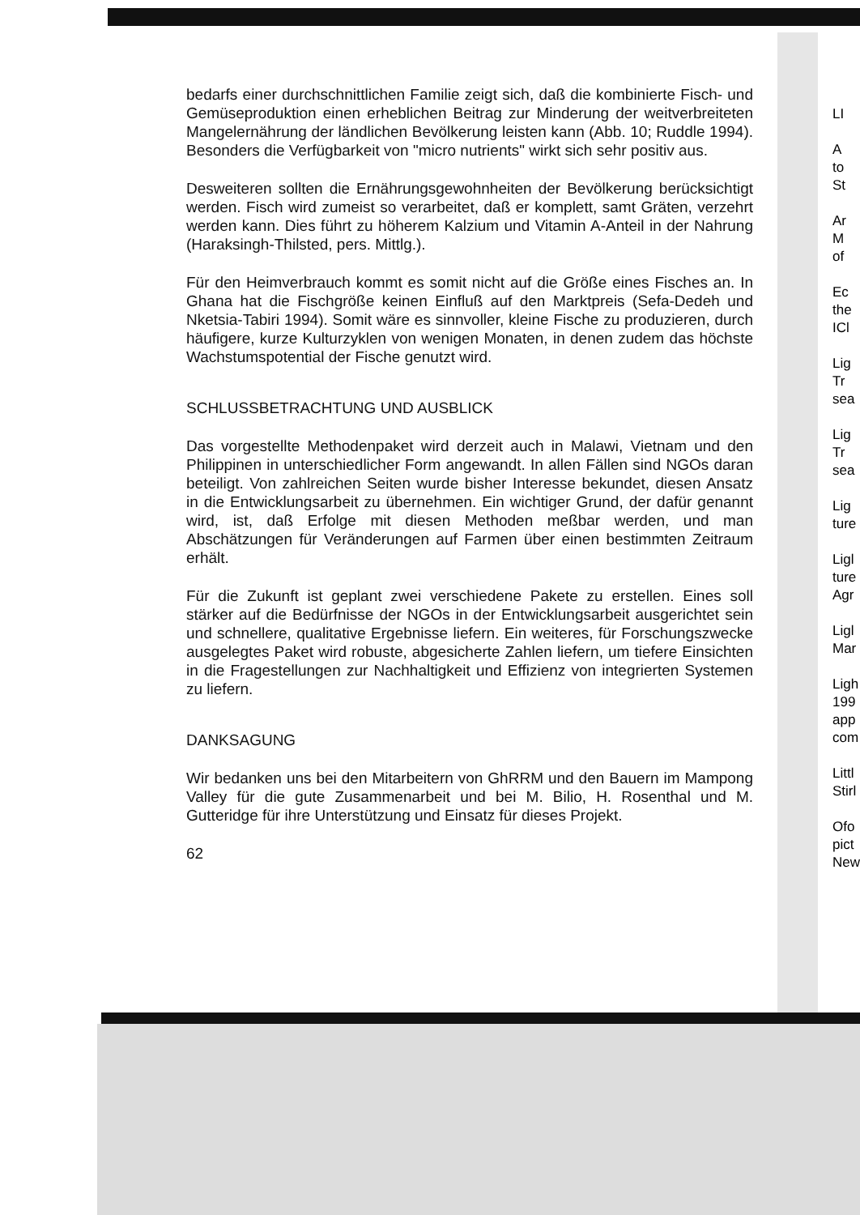bedarfs einer durchschnittlichen Familie zeigt sich, daß die kombinierte Fisch- und Gemüseproduktion einen erheblichen Beitrag zur Minderung der weitverbreiteten Mangelernährung der ländlichen Bevölkerung leisten kann (Abb. 10; Ruddle 1994). Besonders die Verfügbarkeit von "micro nutrients" wirkt sich sehr positiv aus.
Desweiteren sollten die Ernährungsgewohnheiten der Bevölkerung berücksichtigt werden. Fisch wird zumeist so verarbeitet, daß er komplett, samt Gräten, verzehrt werden kann. Dies führt zu höherem Kalzium und Vitamin A-Anteil in der Nahrung (Haraksingh-Thilsted, pers. Mittlg.).
Für den Heimverbrauch kommt es somit nicht auf die Größe eines Fisches an. In Ghana hat die Fischgröße keinen Einfluß auf den Marktpreis (Sefa-Dedeh und Nketsia-Tabiri 1994). Somit wäre es sinnvoller, kleine Fische zu produzieren, durch häufigere, kurze Kulturzyklen von wenigen Monaten, in denen zudem das höchste Wachstumspotential der Fische genutzt wird.
SCHLUSSBETRACHTUNG UND AUSBLICK
Das vorgestellte Methodenpaket wird derzeit auch in Malawi, Vietnam und den Philippinen in unterschiedlicher Form angewandt. In allen Fällen sind NGOs daran beteiligt. Von zahlreichen Seiten wurde bisher Interesse bekundet, diesen Ansatz in die Entwicklungsarbeit zu übernehmen. Ein wichtiger Grund, der dafür genannt wird, ist, daß Erfolge mit diesen Methoden meßbar werden, und man Abschätzungen für Veränderungen auf Farmen über einen bestimmten Zeitraum erhält.
Für die Zukunft ist geplant zwei verschiedene Pakete zu erstellen. Eines soll stärker auf die Bedürfnisse der NGOs in der Entwicklungsarbeit ausgerichtet sein und schnellere, qualitative Ergebnisse liefern. Ein weiteres, für Forschungszwecke ausgelegtes Paket wird robuste, abgesicherte Zahlen liefern, um tiefere Einsichten in die Fragestellungen zur Nachhaltigkeit und Effizienz von integrierten Systemen zu liefern.
DANKSAGUNG
Wir bedanken uns bei den Mitarbeitern von GhRRM und den Bauern im Mampong Valley für die gute Zusammenarbeit und bei M. Bilio, H. Rosenthal und M. Gutteridge für ihre Unterstützung und Einsatz für dieses Projekt.
62
LI
A
to
St
Ar
M
of
Ec
the
ICl
Lig
Tr
sea
Lig
Tr
sea
Lig
ture
Ligl
ture
Agr
Ligl
Mar
Ligh
199
app
com
Littl
Stirl
Ofo
pict
New